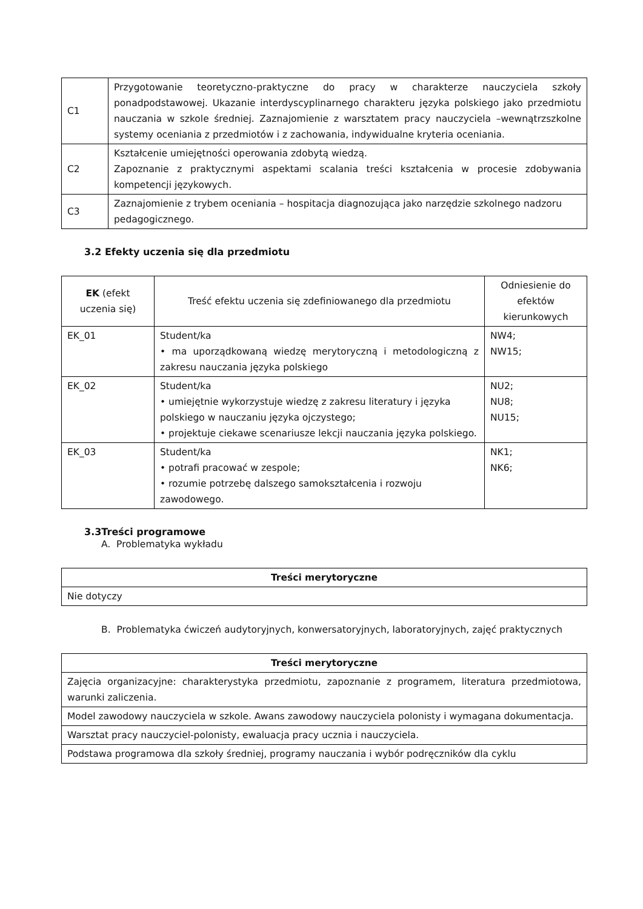| C1 | Przygotowanie teoretyczno-praktyczne do pracy w charakterze nauczyciela szkoły ponadpodstawowej. Ukazanie interdyscyplinarnego charakteru języka polskiego jako przedmiotu nauczania w szkole średniej. Zaznajomienie z warsztatem pracy nauczyciela –wewnątrzszkolne systemy oceniania z przedmiotów i z zachowania, indywidualne kryteria oceniania. |
| C2 | Kształcenie umiejętności operowania zdobytą wiedzą. Zapoznanie z praktycznymi aspektami scalania treści kształcenia w procesie zdobywania kompetencji językowych. |
| C3 | Zaznajomienie z trybem oceniania – hospitacja diagnozująca jako narzędzie szkolnego nadzoru pedagogicznego. |
3.2 Efekty uczenia się dla przedmiotu
| EK (efekt uczenia się) | Treść efektu uczenia się zdefiniowanego dla przedmiotu | Odniesienie do efektów kierunkowych |
| EK_01 | Student/ka • ma uporządkowaną wiedzę merytoryczną i metodologiczną z zakresu nauczania języka polskiego | NW4; NW15; |
| EK_02 | Student/ka • umiejętnie wykorzystuje wiedzę z zakresu literatury i języka polskiego w nauczaniu języka ojczystego; • projektuje ciekawe scenariusze lekcji nauczania języka polskiego. | NU2; NU8; NU15; |
| EK_03 | Student/ka • potrafi pracować w zespole; • rozumie potrzebę dalszego samokształcenia i rozwoju zawodowego. | NK1; NK6; |
3.3Treści programowe
A. Problematyka wykładu
| Treści merytoryczne |
| --- |
| Nie dotyczy |
B. Problematyka ćwiczeń audytoryjnych, konwersatoryjnych, laboratoryjnych, zajęć praktycznych
| Treści merytoryczne |
| --- |
| Zajęcia organizacyjne: charakterystyka przedmiotu, zapoznanie z programem, literatura przedmiotowa, warunki zaliczenia. |
| Model zawodowy nauczyciela w szkole. Awans zawodowy nauczyciela polonisty i wymagana dokumentacja. |
| Warsztat pracy nauczyciel-polonisty, ewaluacja pracy ucznia i nauczyciela. |
| Podstawa programowa dla szkoły średniej, programy nauczania i wybór podręczników dla cyklu |